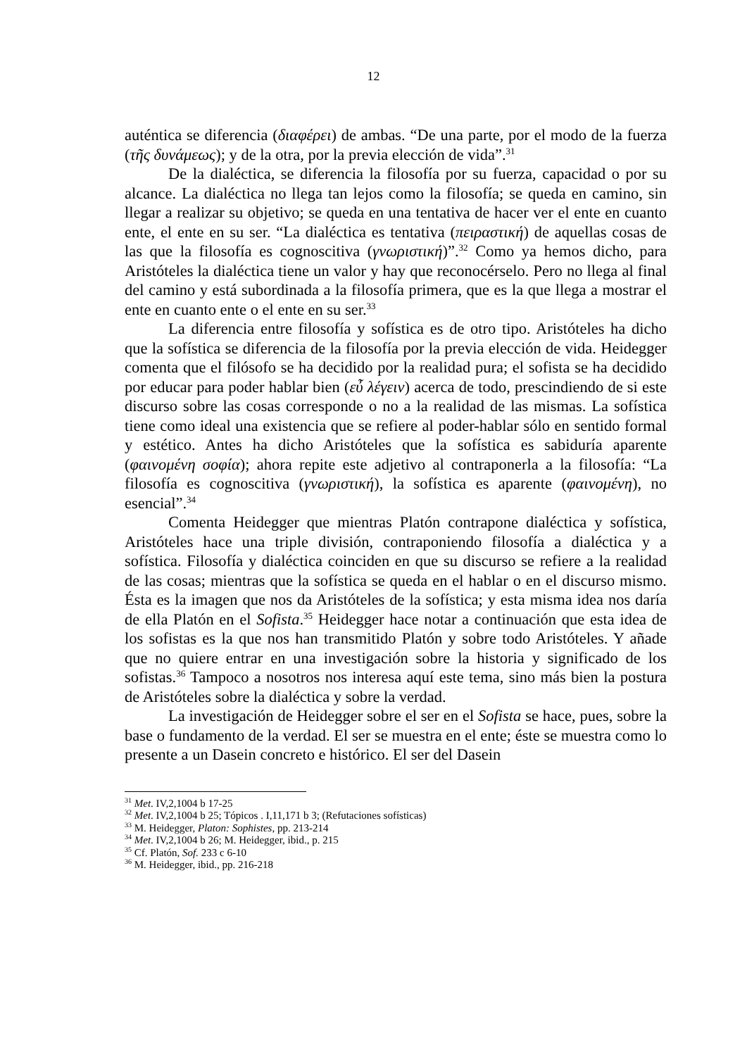12
auténtica se diferencia (διαφέρει) de ambas. “De una parte, por el modo de la fuerza (τῆς δυνάμεως); y de la otra, por la previa elección de vida”.<sup>31</sup>
De la dialéctica, se diferencia la filosofía por su fuerza, capacidad o por su alcance. La dialéctica no llega tan lejos como la filosofía; se queda en camino, sin llegar a realizar su objetivo; se queda en una tentativa de hacer ver el ente en cuanto ente, el ente en su ser. “La dialéctica es tentativa (πειραστική) de aquellas cosas de las que la filosofía es cognoscitiva (γνωριστική)”.<sup>32</sup> Como ya hemos dicho, para Aristóteles la dialéctica tiene un valor y hay que reconocérselo. Pero no llega al final del camino y está subordinada a la filosofía primera, que es la que llega a mostrar el ente en cuanto ente o el ente en su ser.<sup>33</sup>
La diferencia entre filosofía y sofística es de otro tipo. Aristóteles ha dicho que la sofística se diferencia de la filosofía por la previa elección de vida. Heidegger comenta que el filósofo se ha decidido por la realidad pura; el sofista se ha decidido por educar para poder hablar bien (εὖ λέγειν) acerca de todo, prescindiendo de si este discurso sobre las cosas corresponde o no a la realidad de las mismas. La sofística tiene como ideal una existencia que se refiere al poder-hablar sólo en sentido formal y estético. Antes ha dicho Aristóteles que la sofística es sabiduría aparente (φαινομένη σοφία); ahora repite este adjetivo al contraponerla a la filosofía: “La filosofía es cognoscitiva (γνωριστική), la sofística es aparente (φαινομένη), no esencial”.<sup>34</sup>
Comenta Heidegger que mientras Platón contrapone dialéctica y sofística, Aristóteles hace una triple división, contraponiendo filosofía a dialéctica y a sofística. Filosofía y dialéctica coinciden en que su discurso se refiere a la realidad de las cosas; mientras que la sofística se queda en el hablar o en el discurso mismo. Ésta es la imagen que nos da Aristóteles de la sofística; y esta misma idea nos daría de ella Platón en el Sofista.<sup>35</sup> Heidegger hace notar a continuación que esta idea de los sofistas es la que nos han transmitido Platón y sobre todo Aristóteles. Y añade que no quiere entrar en una investigación sobre la historia y significado de los sofistas.<sup>36</sup> Tampoco a nosotros nos interesa aquí este tema, sino más bien la postura de Aristóteles sobre la dialéctica y sobre la verdad.
La investigación de Heidegger sobre el ser en el Sofista se hace, pues, sobre la base o fundamento de la verdad. El ser se muestra en el ente; éste se muestra como lo presente a un Dasein concreto e histórico. El ser del Dasein
<sup>31</sup> Met. IV,2,1004 b 17-25
<sup>32</sup> Met. IV,2,1004 b 25; Tópicos . I,11,171 b 3; (Refutaciones sofísticas)
<sup>33</sup> M. Heidegger, Platon: Sophistes, pp. 213-214
<sup>34</sup> Met. IV,2,1004 b 26; M. Heidegger, ibid., p. 215
<sup>35</sup> Cf. Platón, Sof. 233 c 6-10
<sup>36</sup> M. Heidegger, ibid., pp. 216-218